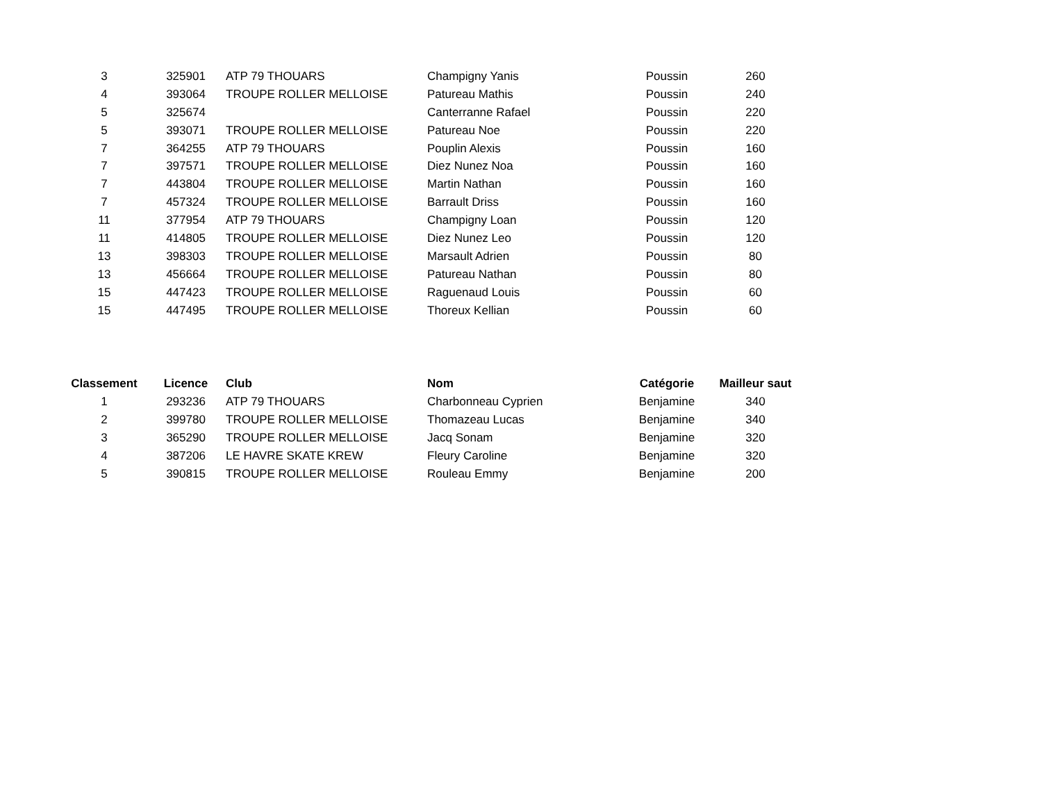| 3 | 325901 | ATP 79 THOUARS | Champigny Yanis | Poussin | 260 |
| 4 | 393064 | TROUPE ROLLER MELLOISE | Patureau Mathis | Poussin | 240 |
| 5 | 325674 | | Canterranne Rafael | Poussin | 220 |
| 5 | 393071 | TROUPE ROLLER MELLOISE | Patureau Noe | Poussin | 220 |
| 7 | 364255 | ATP 79 THOUARS | Pouplin Alexis | Poussin | 160 |
| 7 | 397571 | TROUPE ROLLER MELLOISE | Diez Nunez Noa | Poussin | 160 |
| 7 | 443804 | TROUPE ROLLER MELLOISE | Martin Nathan | Poussin | 160 |
| 7 | 457324 | TROUPE ROLLER MELLOISE | Barrault Driss | Poussin | 160 |
| 11 | 377954 | ATP 79 THOUARS | Champigny Loan | Poussin | 120 |
| 11 | 414805 | TROUPE ROLLER MELLOISE | Diez Nunez Leo | Poussin | 120 |
| 13 | 398303 | TROUPE ROLLER MELLOISE | Marsault Adrien | Poussin | 80 |
| 13 | 456664 | TROUPE ROLLER MELLOISE | Patureau Nathan | Poussin | 80 |
| 15 | 447423 | TROUPE ROLLER MELLOISE | Raguenaud Louis | Poussin | 60 |
| 15 | 447495 | TROUPE ROLLER MELLOISE | Thoreux Kellian | Poussin | 60 |
| Classement | Licence | Club | Nom | Catégorie | Mailleur saut |
| --- | --- | --- | --- | --- | --- |
| 1 | 293236 | ATP 79 THOUARS | Charbonneau Cyprien | Benjamine | 340 |
| 2 | 399780 | TROUPE ROLLER MELLOISE | Thomazeau Lucas | Benjamine | 340 |
| 3 | 365290 | TROUPE ROLLER MELLOISE | Jacq Sonam | Benjamine | 320 |
| 4 | 387206 | LE HAVRE SKATE KREW | Fleury Caroline | Benjamine | 320 |
| 5 | 390815 | TROUPE ROLLER MELLOISE | Rouleau Emmy | Benjamine | 200 |